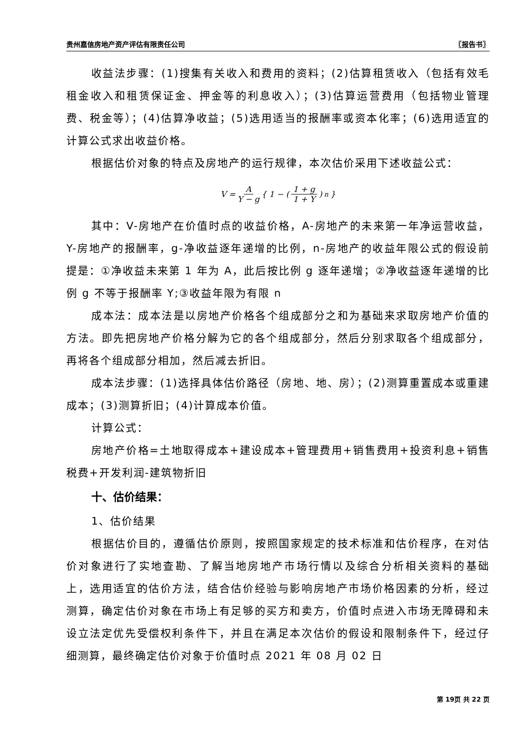贵州嘉信房地产资产评估有限责任公司 〖报告书〗
收益法步骤：(1)搜集有关收入和费用的资料；(2)估算租赁收入（包括有效毛租金收入和租赁保证金、押金等的利息收入）；(3)估算运营费用（包括物业管理费、税金等）；(4)估算净收益；(5)选用适当的报酬率或资本化率；(6)选用适宜的计算公式求出收益价格。
根据估价对象的特点及房地产的运行规律，本次估价采用下述收益公式：
V = A Y − g { 1 − ( 1 + g 1 + Y )<sup>n</sup> }
其中：V-房地产在价值时点的收益价格，A-房地产的未来第一年净运营收益，Y-房地产的报酬率，g-净收益逐年递增的比例，n-房地产的收益年限公式的假设前提是：①净收益未来第 1 年为 A，此后按比例 g 逐年递增；②净收益逐年递增的比例 g 不等于报酬率 Y;③收益年限为有限 n
成本法：成本法是以房地产价格各个组成部分之和为基础来求取房地产价值的方法。即先把房地产价格分解为它的各个组成部分，然后分别求取各个组成部分，再将各个组成部分相加，然后减去折旧。
成本法步骤：(1)选择具体估价路径（房地、地、房）；(2)测算重置成本或重建成本；(3)测算折旧；(4)计算成本价值。
计算公式：
房地产价格=土地取得成本+建设成本+管理费用+销售费用+投资利息+销售税费+开发利润-建筑物折旧
十、估价结果：
1、估价结果
根据估价目的，遵循估价原则，按照国家规定的技术标准和估价程序，在对估价对象进行了实地查勘、了解当地房地产市场行情以及综合分析相关资料的基础上，选用适宜的估价方法，结合估价经验与影响房地产市场价格因素的分析，经过测算，确定估价对象在市场上有足够的买方和卖方，价值时点进入市场无障碍和未设立法定优先受偿权利条件下，并且在满足本次估价的假设和限制条件下，经过仔细测算，最终确定估价对象于价值时点 2021 年 08 月 02 日
第 19页 共 22 页